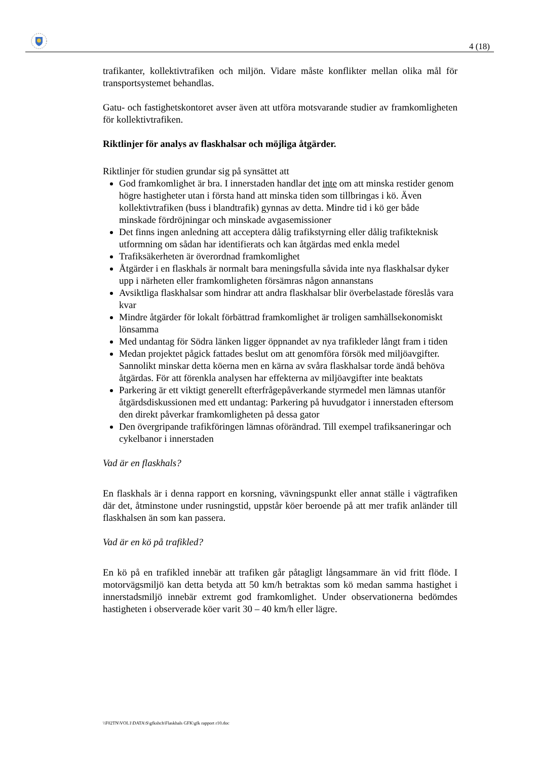4 (18)
trafikanter, kollektivtrafiken och miljön. Vidare måste konflikter mellan olika mål för transportsystemet behandlas.
Gatu- och fastighetskontoret avser även att utföra motsvarande studier av framkomligheten för kollektivtrafiken.
Riktlinjer för analys av flaskhalsar och möjliga åtgärder.
Riktlinjer för studien grundar sig på synsättet att
God framkomlighet är bra. I innerstaden handlar det inte om att minska restider genom högre hastigheter utan i första hand att minska tiden som tillbringas i kö. Även kollektivtrafiken (buss i blandtrafik) gynnas av detta. Mindre tid i kö ger både minskade fördröjningar och minskade avgasemissioner
Det finns ingen anledning att acceptera dålig trafikstyrning eller dålig trafikteknisk utformning om sådan har identifierats och kan åtgärdas med enkla medel
Trafiksäkerheten är överordnad framkomlighet
Åtgärder i en flaskhals är normalt bara meningsfulla såvida inte nya flaskhalsar dyker upp i närheten eller framkomligheten försämras någon annanstans
Avsiktliga flaskhalsar som hindrar att andra flaskhalsar blir överbelastade föreslås vara kvar
Mindre åtgärder för lokalt förbättrad framkomlighet är troligen samhällsekonomiskt lönsamma
Med undantag för Södra länken ligger öppnandet av nya trafikleder långt fram i tiden
Medan projektet pågick fattades beslut om att genomföra försök med miljöavgifter. Sannolikt minskar detta köerna men en kärna av svåra flaskhalsar torde ändå behöva åtgärdas. För att förenkla analysen har effekterna av miljöavgifter inte beaktats
Parkering är ett viktigt generellt efterfrågepåverkande styrmedel men lämnas utanför åtgärdsdiskussionen med ett undantag: Parkering på huvudgator i innerstaden eftersom den direkt påverkar framkomligheten på dessa gator
Den övergripande trafikföringen lämnas oförändrad. Till exempel trafiksaneringar och cykelbanor i innerstaden
Vad är en flaskhals?
En flaskhals är i denna rapport en korsning, vävningspunkt eller annat ställe i vägtrafiken där det, åtminstone under rusningstid, uppstår köer beroende på att mer trafik anländer till flaskhalsen än som kan passera.
Vad är en kö på trafikled?
En kö på en trafikled innebär att trafiken går påtagligt långsammare än vid fritt flöde. I motorvägsmiljö kan detta betyda att 50 km/h betraktas som kö medan samma hastighet i innerstadsmiljö innebär extremt god framkomlighet. Under observationerna bedömdes hastigheten i observerade köer varit 30 – 40 km/h eller lägre.
\\F02TN\VOL1\DATA\S\gfkshch\Flaskhals GFK\gfk rapport r10.doc